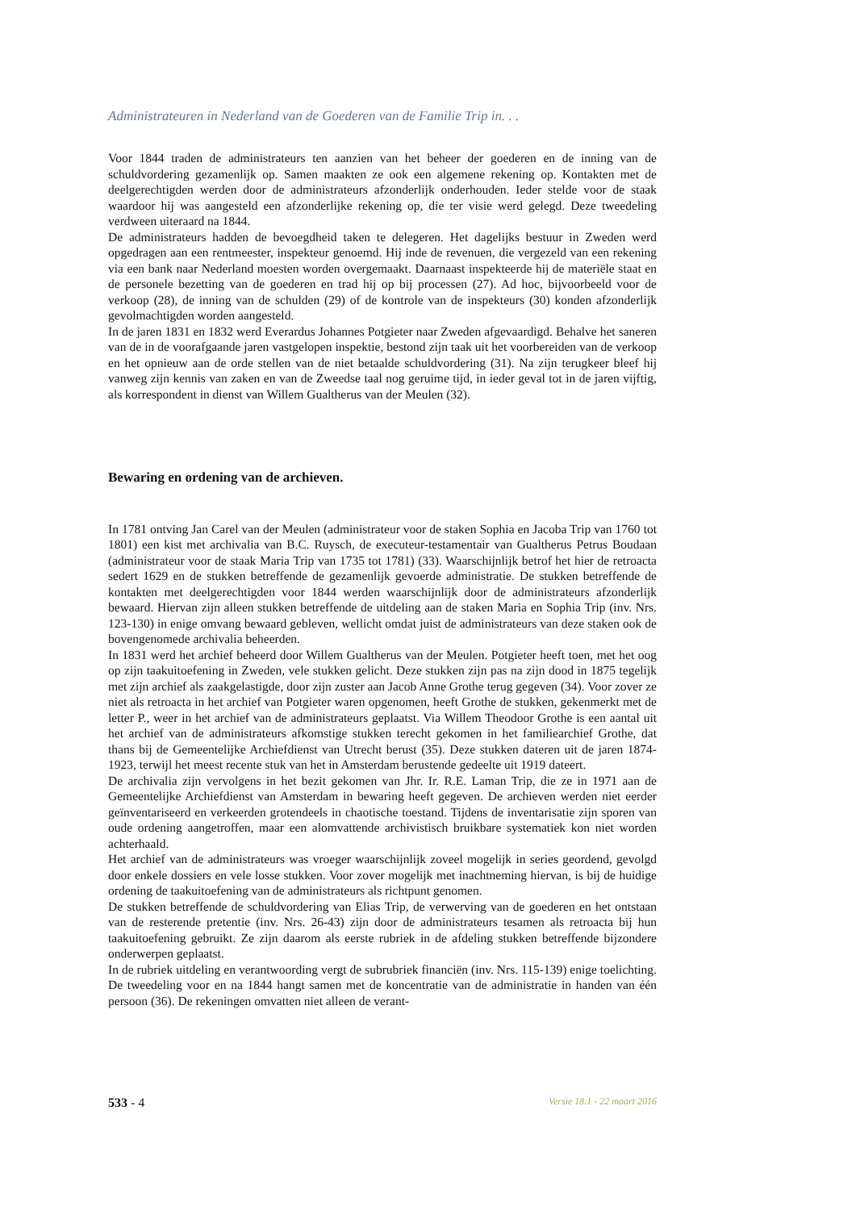Administrateuren in Nederland van de Goederen van de Familie Trip in. . .
Voor 1844 traden de administrateurs ten aanzien van het beheer der goederen en de inning van de schuldvordering gezamenlijk op. Samen maakten ze ook een algemene rekening op. Kontakten met de deelgerechtigden werden door de administrateurs afzonderlijk onderhouden. Ieder stelde voor de staak waardoor hij was aangesteld een afzonderlijke rekening op, die ter visie werd gelegd. Deze tweedeling verdween uiteraard na 1844.
De administrateurs hadden de bevoegdheid taken te delegeren. Het dagelijks bestuur in Zweden werd opgedragen aan een rentmeester, inspekteur genoemd. Hij inde de revenuen, die vergezeld van een rekening via een bank naar Nederland moesten worden overgemaakt. Daarnaast inspekteerde hij de materiële staat en de personele bezetting van de goederen en trad hij op bij processen (27). Ad hoc, bijvoorbeeld voor de verkoop (28), de inning van de schulden (29) of de kontrole van de inspekteurs (30) konden afzonderlijk gevolmachtigden worden aangesteld.
In de jaren 1831 en 1832 werd Everardus Johannes Potgieter naar Zweden afgevaardigd. Behalve het saneren van de in de voorafgaande jaren vastgelopen inspektie, bestond zijn taak uit het voorbereiden van de verkoop en het opnieuw aan de orde stellen van de niet betaalde schuldvordering (31). Na zijn terugkeer bleef hij vanweg zijn kennis van zaken en van de Zweedse taal nog geruime tijd, in ieder geval tot in de jaren vijftig, als korrespondent in dienst van Willem Gualtherus van der Meulen (32).
Bewaring en ordening van de archieven.
In 1781 ontving Jan Carel van der Meulen (administrateur voor de staken Sophia en Jacoba Trip van 1760 tot 1801) een kist met archivalia van B.C. Ruysch, de executeur-testamentair van Gualtherus Petrus Boudaan (administrateur voor de staak Maria Trip van 1735 tot 1781) (33). Waarschijnlijk betrof het hier de retroacta sedert 1629 en de stukken betreffende de gezamenlijk gevoerde administratie. De stukken betreffende de kontakten met deelgerechtigden voor 1844 werden waarschijnlijk door de administrateurs afzonderlijk bewaard. Hiervan zijn alleen stukken betreffende de uitdeling aan de staken Maria en Sophia Trip (inv. Nrs. 123-130) in enige omvang bewaard gebleven, wellicht omdat juist de administrateurs van deze staken ook de bovengenomede archivalia beheerden.
In 1831 werd het archief beheerd door Willem Gualtherus van der Meulen. Potgieter heeft toen, met het oog op zijn taakuitoefening in Zweden, vele stukken gelicht. Deze stukken zijn pas na zijn dood in 1875 tegelijk met zijn archief als zaakgelastigde, door zijn zuster aan Jacob Anne Grothe terug gegeven (34). Voor zover ze niet als retroacta in het archief van Potgieter waren opgenomen, heeft Grothe de stukken, gekenmerkt met de letter P., weer in het archief van de administrateurs geplaatst. Via Willem Theodoor Grothe is een aantal uit het archief van de administrateurs afkomstige stukken terecht gekomen in het familiearchief Grothe, dat thans bij de Gemeentelijke Archiefdienst van Utrecht berust (35). Deze stukken dateren uit de jaren 1874-1923, terwijl het meest recente stuk van het in Amsterdam berustende gedeelte uit 1919 dateert.
De archivalia zijn vervolgens in het bezit gekomen van Jhr. Ir. R.E. Laman Trip, die ze in 1971 aan de Gemeentelijke Archiefdienst van Amsterdam in bewaring heeft gegeven. De archieven werden niet eerder geïnventariseerd en verkeerden grotendeels in chaotische toestand. Tijdens de inventarisatie zijn sporen van oude ordening aangetroffen, maar een alomvattende archivistisch bruikbare systematiek kon niet worden achterhaald.
Het archief van de administrateurs was vroeger waarschijnlijk zoveel mogelijk in series geordend, gevolgd door enkele dossiers en vele losse stukken. Voor zover mogelijk met inachtneming hiervan, is bij de huidige ordening de taakuitoefening van de administrateurs als richtpunt genomen.
De stukken betreffende de schuldvordering van Elias Trip, de verwerving van de goederen en het ontstaan van de resterende pretentie (inv. Nrs. 26-43) zijn door de administrateurs tesamen als retroacta bij hun taakuitoefening gebruikt. Ze zijn daarom als eerste rubriek in de afdeling stukken betreffende bijzondere onderwerpen geplaatst.
In de rubriek uitdeling en verantwoording vergt de subrubriek financiën (inv. Nrs. 115-139) enige toelichting. De tweedeling voor en na 1844 hangt samen met de koncentratie van de administratie in handen van één persoon (36). De rekeningen omvatten niet alleen de verant-
533 - 4 Versie 18.1 - 22 maart 2016